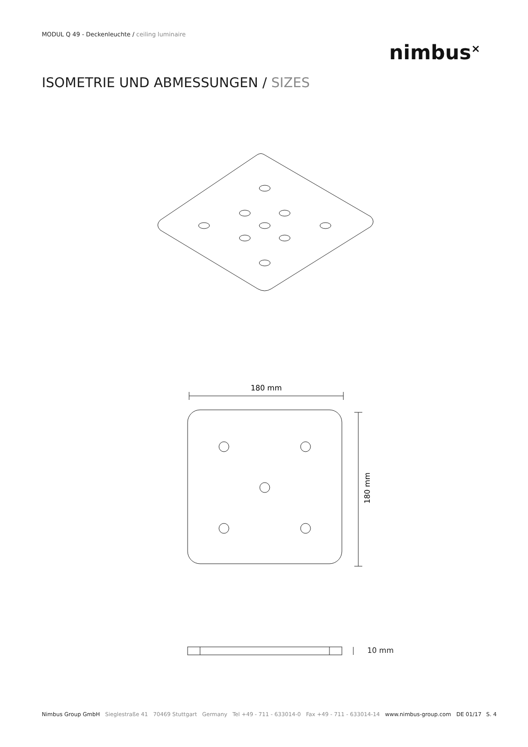MODUL Q 49 - Deckenleuchte / ceiling luminaire
nimbus<sup>×</sup>
ISOMETRIE UND ABMESSUNGEN / SIZES
180 mm
180 mm
10 mm
Nimbus Group GmbH Sieglestraße 41 70469 Stuttgart Germany Tel +49 - 711 - 633014-0 Fax +49 - 711 - 633014-14 www.nimbus-group.com DE 01/17 S. 4